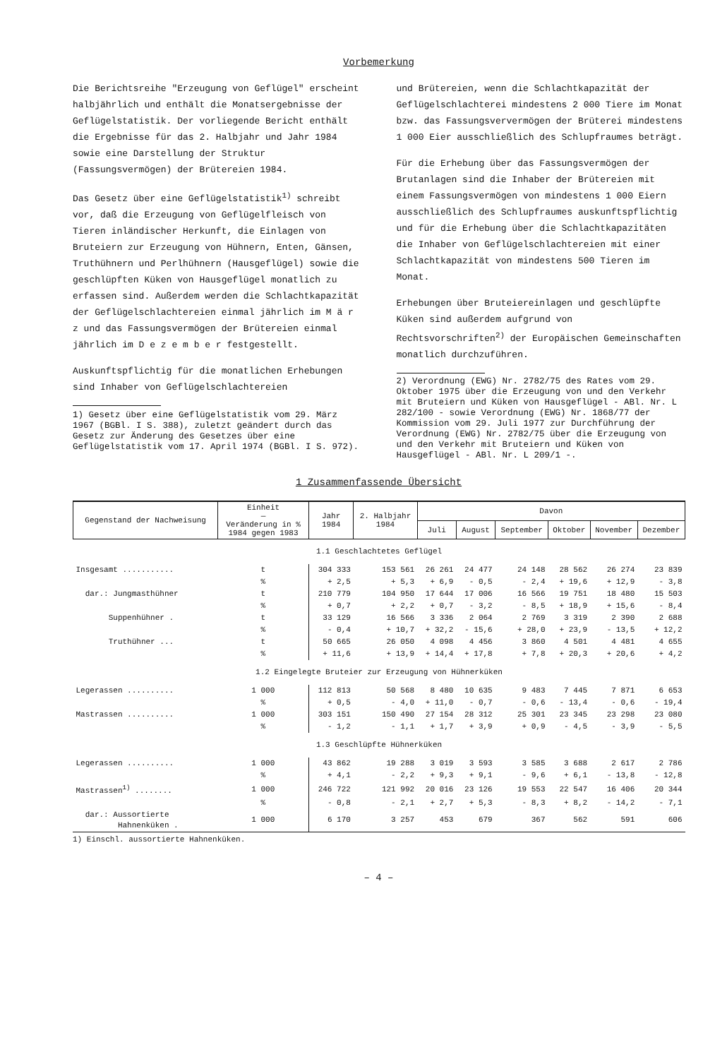Vorbemerkung
Die Berichtsreihe "Erzeugung von Geflügel" erscheint halbjährlich und enthält die Monatsergebnisse der Geflügelstatistik. Der vorliegende Bericht enthält die Ergebnisse für das 2. Halbjahr und Jahr 1984 sowie eine Darstellung der Struktur (Fassungsvermögen) der Brütereien 1984.
Das Gesetz über eine Geflügelstatistik<sup>1)</sup> schreibt vor, daß die Erzeugung von Geflügelfleisch von Tieren inländischer Herkunft, die Einlagen von Bruteiern zur Erzeugung von Hühnern, Enten, Gänsen, Truthühnern und Perlhühnern (Hausgeflügel) sowie die geschlüpften Küken von Hausgeflügel monatlich zu erfassen sind. Außerdem werden die Schlachtkapazität der Geflügelschlachtereien einmal jährlich im M ä r z und das Fassungsvermögen der Brütereien einmal jährlich im D e z e m b e r festgestellt.
Auskunftspflichtig für die monatlichen Erhebungen sind Inhaber von Geflügelschlachtereien
1) Gesetz über eine Geflügelstatistik vom 29. März 1967 (BGBl. I S. 388), zuletzt geändert durch das Gesetz zur Änderung des Gesetzes über eine Geflügelstatistik vom 17. April 1974 (BGBl. I S. 972).
und Brütereien, wenn die Schlachtkapazität der Geflügelschlachterei mindestens 2 000 Tiere im Monat bzw. das Fassungsververmögen der Brüterei mindestens 1 000 Eier ausschließlich des Schlupfraumes beträgt.
Für die Erhebung über das Fassungsvermögen der Brutanlagen sind die Inhaber der Brütereien mit einem Fassungsvermögen von mindestens 1 000 Eiern ausschließlich des Schlupfraumes auskunftspflichtig und für die Erhebung über die Schlachtkapazitäten die Inhaber von Geflügelschlachtereien mit einer Schlachtkapazität von mindestens 500 Tieren im Monat.
Erhebungen über Bruteiereinlagen und geschlüpfte Küken sind außerdem aufgrund von Rechtsvorschriften<sup>2)</sup> der Europäischen Gemeinschaften monatlich durchzuführen.
2) Verordnung (EWG) Nr. 2782/75 des Rates vom 29. Oktober 1975 über die Erzeugung von und den Verkehr mit Bruteiern und Küken von Hausgeflügel - ABl. Nr. L 282/100 - sowie Verordnung (EWG) Nr. 1868/77 der Kommission vom 29. Juli 1977 zur Durchführung der Verordnung (EWG) Nr. 2782/75 über die Erzeugung von und den Verkehr mit Bruteiern und Küken von Hausgeflügel - ABl. Nr. L 209/1 -.
1 Zusammenfassende Übersicht
| Gegenstand der Nachweisung | Einheit — Veränderung in % 1984 gegen 1983 | Jahr 1984 | 2. Halbjahr 1984 | Davon | | | | | |
| --- | --- | --- | --- | --- | --- | --- | --- | --- | --- |
| | | | | Juli | August | September | Oktober | November | Dezember |
| 1.1 Geschlachtetes Geflügel | | | | | | | | | |
| Insgesamt ........... | t | 304 333 | 153 561 | 26 261 | 24 477 | 24 148 | 28 562 | 26 274 | 23 839 |
| | % | + 2,5 | + 5,3 | + 6,9 | - 0,5 | - 2,4 | + 19,6 | + 12,9 | - 3,8 |
| dar.: Jungmasthühner | t | 210 779 | 104 950 | 17 644 | 17 006 | 16 566 | 19 751 | 18 480 | 15 503 |
| | % | + 0,7 | + 2,2 | + 0,7 | - 3,2 | - 8,5 | + 18,9 | + 15,6 | - 8,4 |
| Suppenhühner . | t | 33 129 | 16 566 | 3 336 | 2 064 | 2 769 | 3 319 | 2 390 | 2 688 |
| | % | - 0,4 | + 10,7 | + 32,2 | - 15,6 | + 28,0 | + 23,9 | - 13,5 | + 12,2 |
| Truthühner ... | t | 50 665 | 26 050 | 4 098 | 4 456 | 3 860 | 4 501 | 4 481 | 4 655 |
| | % | + 11,6 | + 13,9 | + 14,4 | + 17,8 | + 7,8 | + 20,3 | + 20,6 | + 4,2 |
| 1.2 Eingelegte Bruteier zur Erzeugung von Hühnerküken | | | | | | | | | |
| Legerassen .......... | 1 000 | 112 813 | 50 568 | 8 480 | 10 635 | 9 483 | 7 445 | 7 871 | 6 653 |
| | % | + 0,5 | - 4,0 | + 11,0 | - 0,7 | - 0,6 | - 13,4 | - 0,6 | - 19,4 |
| Mastrassen .......... | 1 000 | 303 151 | 150 490 | 27 154 | 28 312 | 25 301 | 23 345 | 23 298 | 23 080 |
| | % | - 1,2 | - 1,1 | + 1,7 | + 3,9 | + 0,9 | - 4,5 | - 3,9 | - 5,5 |
| 1.3 Geschlüpfte Hühnerküken | | | | | | | | | |
| Legerassen .......... | 1 000 | 43 862 | 19 288 | 3 019 | 3 593 | 3 585 | 3 688 | 2 617 | 2 786 |
| | % | + 4,1 | - 2,2 | + 9,3 | + 9,1 | - 9,6 | + 6,1 | - 13,8 | - 12,8 |
| Mastrassen<sup>1)</sup> ........ | 1 000 | 246 722 | 121 992 | 20 016 | 23 126 | 19 553 | 22 547 | 16 406 | 20 344 |
| | % | - 0,8 | - 2,1 | + 2,7 | + 5,3 | - 8,3 | + 8,2 | - 14,2 | - 7,1 |
| dar.: Aussortierte Hahnenküken . | 1 000 | 6 170 | 3 257 | 453 | 679 | 367 | 562 | 591 | 606 |
1) Einschl. aussortierte Hahnenküken.
– 4 –